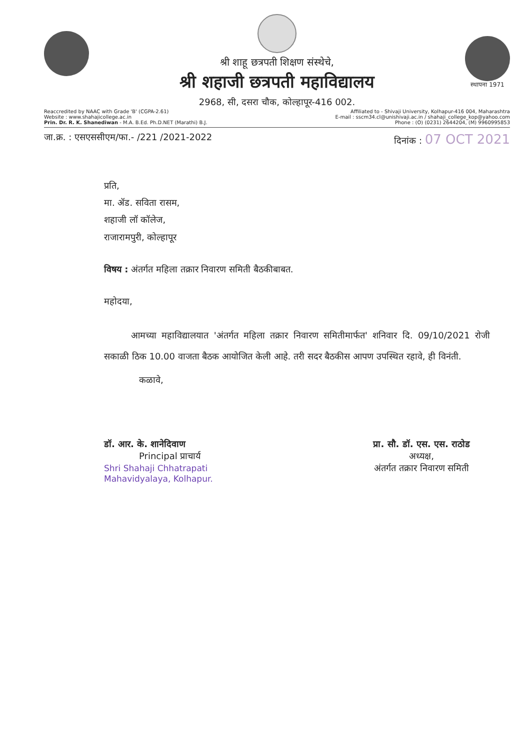श्री शाहू छत्रपती शिक्षण संस्थेचे,
श्री शहाजी छत्रपती महाविद्यालय
2968, सी, दसरा चौक, कोल्हापूर-416 002.
स्थापना 1971
Reaccredited by NAAC with Grade 'B' (CGPA-2.61)
Website : www.shahajicollege.ac.in
Prin. Dr. R. K. Shanediwan - M.A. B.Ed. Ph.D.NET (Marathi) B.J.
Affiliated to - Shivaji University, Kolhapur-416 004, Maharashtra
E-mail : sscm34.cl@unishivaji.ac.in / shahaji_college_kop@yahoo.com
Phone : (O) (0231) 2644204, (M) 9960995853
जा.क्र. : एसएससीएम/फा.- /221 /2021-2022
दिनांक : 07 OCT 2021
प्रति,
मा. ॲड. सविता रासम,
शहाजी लॉ कॉलेज,
राजारामपुरी, कोल्हापूर
विषय : अंतर्गत महिला तक्रार निवारण समिती बैठकीबाबत.
महोदया,
   आमच्या महाविद्यालयात 'अंतर्गत महिला तक्रार निवारण समितीमार्फत' शनिवार दि. 09/10/2021 रोजी सकाळी ठिक 10.00 वाजता बैठक आयोजित केली आहे. तरी सदर बैठकीस आपण उपस्थित रहावे, ही विनंती.
कळावे,
डॉ. आर. के. शानेदिवाण
Principal प्राचार्य
Shri Shahaji Chhatrapati
Mahavidyalaya, Kolhapur.
प्रा. सौ. डॉ. एस. एस. राठोड
अध्यक्ष,
अंतर्गत तक्रार निवारण समिती